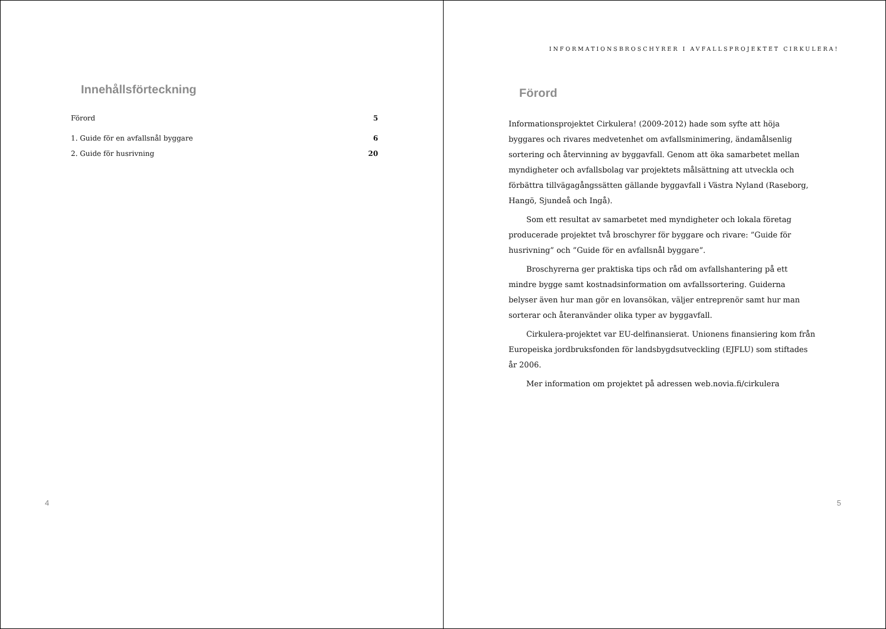Innehållsförteckning
Förord 5
1. Guide för en avfallsnål byggare 6
2. Guide för husrivning 20
4
INFORMATIONSBROSCHYRER I AVFALLSPROJEKTET CIRKULERA!
Förord
Informationsprojektet Cirkulera! (2009-2012) hade som syfte att höja byggares och rivares medvetenhet om avfallsminimering, ändamålsenlig sortering och återvinning av byggavfall. Genom att öka samarbetet mellan myndigheter och avfallsbolag var projektets målsättning att utveckla och förbättra tillvägagångssätten gällande byggavfall i Västra Nyland (Raseborg, Hangö, Sjundeå och Ingå).
Som ett resultat av samarbetet med myndigheter och lokala företag producerade projektet två broschyrer för byggare och rivare: ”Guide för husrivning” och ”Guide för en avfallsnål byggare”.
Broschyrerna ger praktiska tips och råd om avfallshantering på ett mindre bygge samt kostnadsinformation om avfallssortering. Guiderna belyser även hur man gör en lovansökan, väljer entreprenör samt hur man sorterar och återanvänder olika typer av byggavfall.
Cirkulera-projektet var EU-delfinansierat. Unionens finansiering kom från Europeiska jordbruksfonden för landsbygdsutveckling (EJFLU) som stiftades år 2006.
Mer information om projektet på adressen web.novia.fi/cirkulera
5